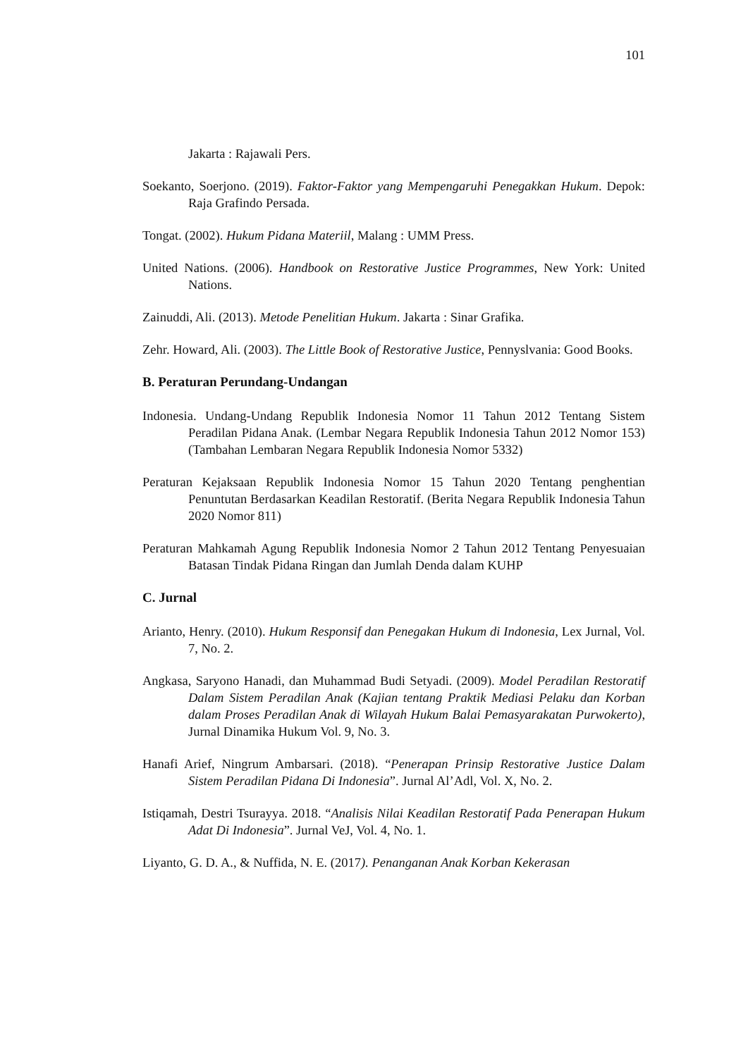101
Jakarta : Rajawali Pers.
Soekanto, Soerjono. (2019). Faktor-Faktor yang Mempengaruhi Penegakkan Hukum. Depok: Raja Grafindo Persada.
Tongat. (2002). Hukum Pidana Materiil, Malang : UMM Press.
United Nations. (2006). Handbook on Restorative Justice Programmes, New York: United Nations.
Zainuddi, Ali. (2013). Metode Penelitian Hukum. Jakarta : Sinar Grafika.
Zehr. Howard, Ali. (2003). The Little Book of Restorative Justice, Pennyslvania: Good Books.
B. Peraturan Perundang-Undangan
Indonesia. Undang-Undang Republik Indonesia Nomor 11 Tahun 2012 Tentang Sistem Peradilan Pidana Anak. (Lembar Negara Republik Indonesia Tahun 2012 Nomor 153) (Tambahan Lembaran Negara Republik Indonesia Nomor 5332)
Peraturan Kejaksaan Republik Indonesia Nomor 15 Tahun 2020 Tentang penghentian Penuntutan Berdasarkan Keadilan Restoratif. (Berita Negara Republik Indonesia Tahun 2020 Nomor 811)
Peraturan Mahkamah Agung Republik Indonesia Nomor 2 Tahun 2012 Tentang Penyesuaian Batasan Tindak Pidana Ringan dan Jumlah Denda dalam KUHP
C. Jurnal
Arianto, Henry. (2010). Hukum Responsif dan Penegakan Hukum di Indonesia, Lex Jurnal, Vol. 7, No. 2.
Angkasa, Saryono Hanadi, dan Muhammad Budi Setyadi. (2009). Model Peradilan Restoratif Dalam Sistem Peradilan Anak (Kajian tentang Praktik Mediasi Pelaku dan Korban dalam Proses Peradilan Anak di Wilayah Hukum Balai Pemasyarakatan Purwokerto), Jurnal Dinamika Hukum Vol. 9, No. 3.
Hanafi Arief, Ningrum Ambarsari. (2018). “Penerapan Prinsip Restorative Justice Dalam Sistem Peradilan Pidana Di Indonesia”. Jurnal Al’Adl, Vol. X, No. 2.
Istiqamah, Destri Tsurayya. 2018. “Analisis Nilai Keadilan Restoratif Pada Penerapan Hukum Adat Di Indonesia”. Jurnal VeJ, Vol. 4, No. 1.
Liyanto, G. D. A., & Nuffida, N. E. (2017). Penanganan Anak Korban Kekerasan